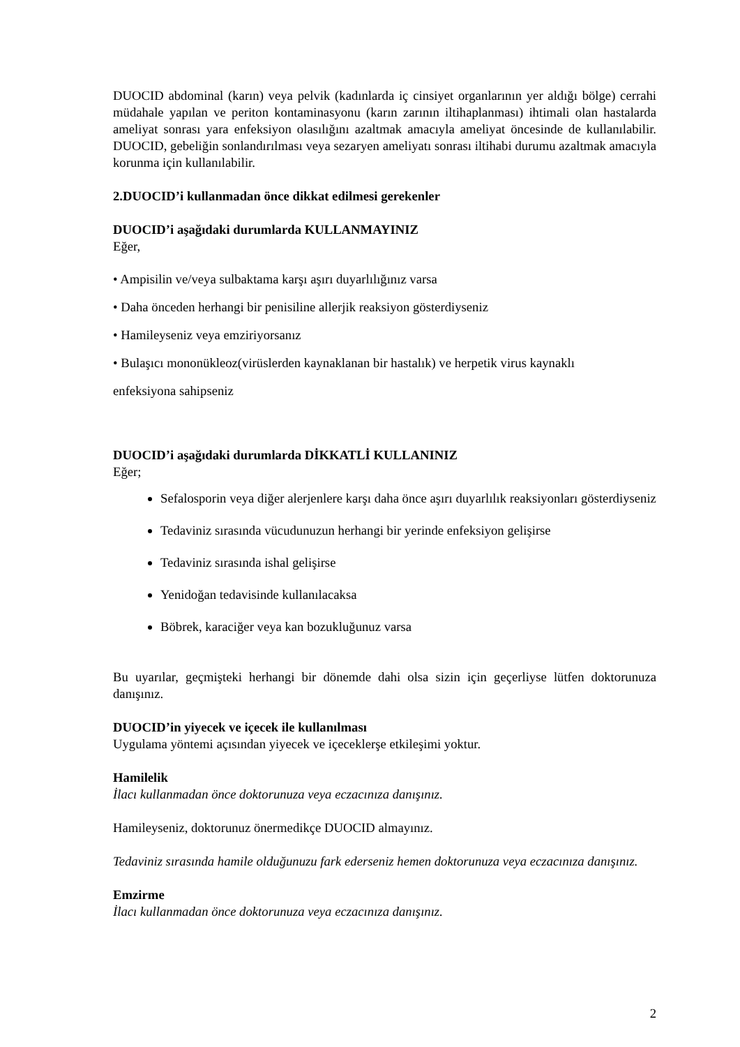DUOCID abdominal (karın) veya pelvik (kadınlarda iç cinsiyet organlarının yer aldığı bölge) cerrahi müdahale yapılan ve periton kontaminasyonu (karın zarının iltihaplanması) ihtimali olan hastalarda ameliyat sonrası yara enfeksiyon olasılığını azaltmak amacıyla ameliyat öncesinde de kullanılabilir. DUOCID, gebeliğin sonlandırılması veya sezaryen ameliyatı sonrası iltihabi durumu azaltmak amacıyla korunma için kullanılabilir.
2.DUOCID’i kullanmadan önce dikkat edilmesi gerekenler
DUOCID’i aşağıdaki durumlarda KULLANMAYINIZ
Eğer,
• Ampisilin ve/veya sulbaktama karşı aşırı duyarlılığınız varsa
• Daha önceden herhangi bir penisiline allerjik reaksiyon gösterdiyseniz
• Hamileyseniz veya emziriyorsanız
• Bulaşıcı mononükleoz(virüslerden kaynaklanan bir hastalık) ve herpetik virus kaynaklı
enfeksiyona sahipseniz
DUOCID’i aşağıdaki durumlarda DİKKATLİ KULLANINIZ
Eğer;
Sefalosporin veya diğer alerjenlere karşı daha önce aşırı duyarlılık reaksiyonları gösterdiyseniz
Tedaviniz sırasında vücudunuzun herhangi bir yerinde enfeksiyon gelişirse
Tedaviniz sırasında ishal gelişirse
Yenidoğan tedavisinde kullanılacaksa
Böbrek, karaciğer veya kan bozukluğunuz varsa
Bu uyarılar, geçmişteki herhangi bir dönemde dahi olsa sizin için geçerliyse lütfen doktorunuza danışınız.
DUOCID’in yiyecek ve içecek ile kullanılması
Uygulama yöntemi açısından yiyecek ve içeceklerşe etkileşimi yoktur.
Hamilelik
İlacı kullanmadan önce doktorunuza veya eczacınıza danışınız.
Hamileyseniz, doktorunuz önermedikçe DUOCID almayınız.
Tedaviniz sırasında hamile olduğunuzu fark ederseniz hemen doktorunuza veya eczacınıza danışınız.
Emzirme
İlacı kullanmadan önce doktorunuza veya eczacınıza danışınız.
2